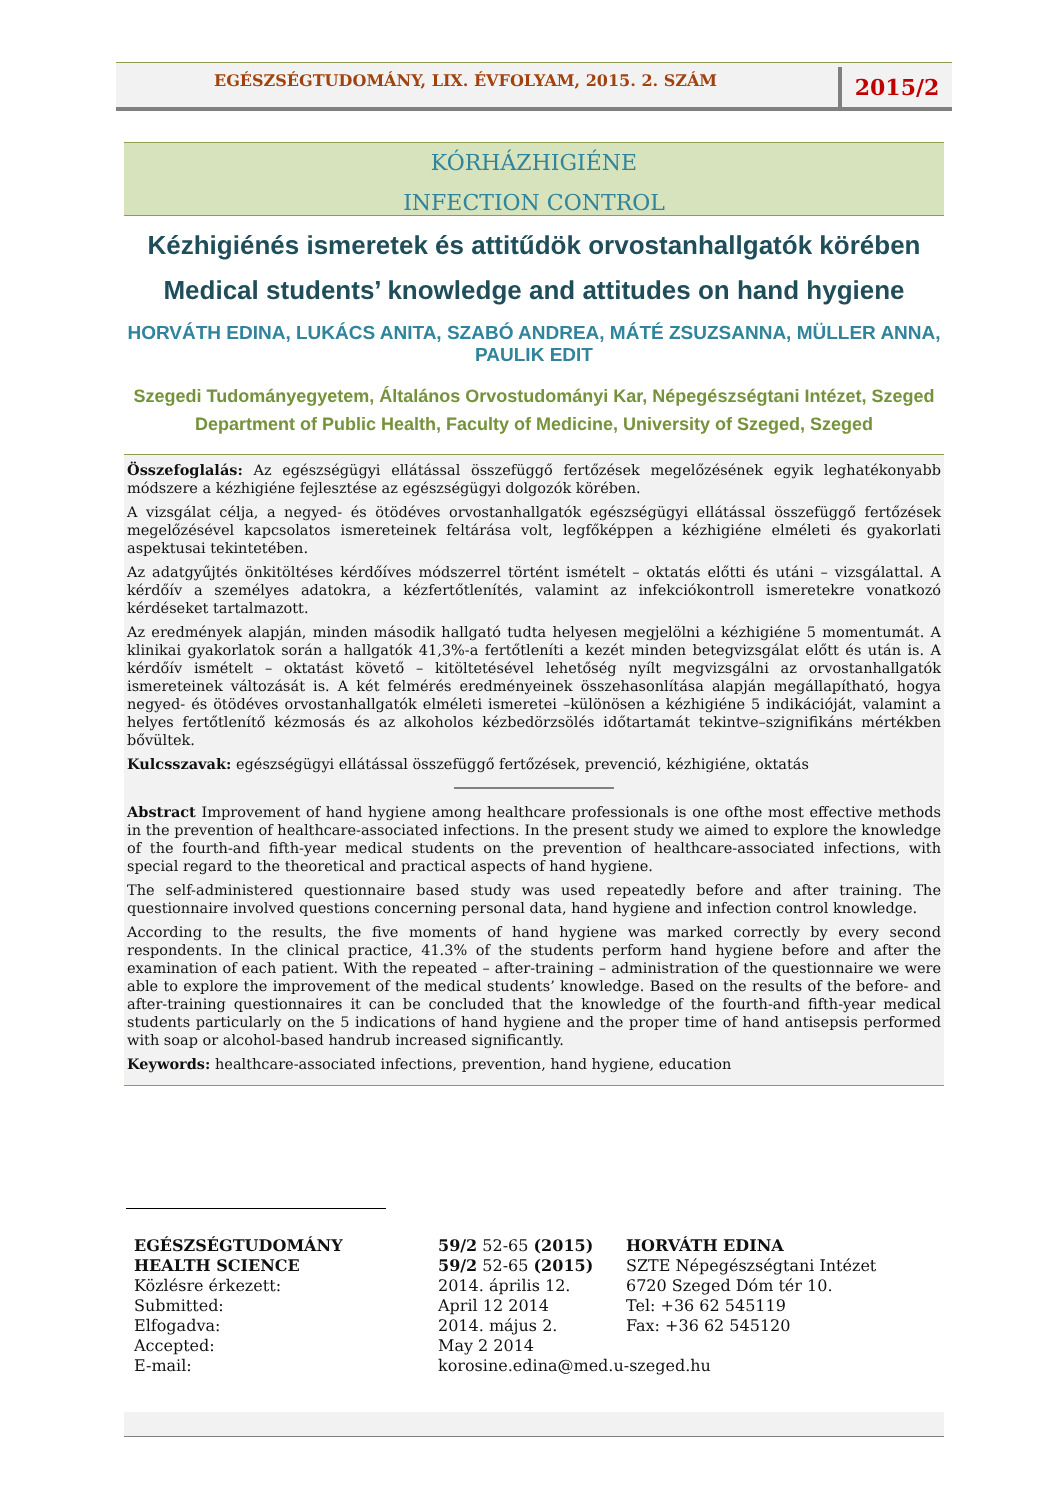EGÉSZSÉGTUDOMÁNY, LIX. ÉVFOLYAM, 2015. 2. SZÁM
2015/2
KÓRHÁZHIGIÉNE
INFECTION CONTROL
Kézhigiénés ismeretek és attitűdök orvostanhallgatók körében
Medical students’ knowledge and attitudes on hand hygiene
HORVÁTH EDINA, LUKÁCS ANITA, SZABÓ ANDREA, MÁTÉ ZSUZSANNA, MÜLLER ANNA, PAULIK EDIT
Szegedi Tudományegyetem, Általános Orvostudományi Kar, Népegészségtani Intézet, Szeged
Department of Public Health, Faculty of Medicine, University of Szeged, Szeged
Összefoglalás: Az egészségügyi ellátással összefüggő fertőzések megelőzésének egyik leghatékonyabb módszere a kézhigiéne fejlesztése az egészségügyi dolgozók körében.
A vizsgálat célja, a negyed- és ötödéves orvostanhallgatók egészségügyi ellátással összefüggő fertőzések megelőzésével kapcsolatos ismereteinek feltárása volt, legfőképpen a kézhigiéne elméleti és gyakorlati aspektusai tekintetében.
Az adatgyűjtés önkitöltéses kérdőíves módszerrel történt ismételt – oktatás előtti és utáni – vizsgálattal. A kérdőív a személyes adatokra, a kézfertőtlenítés, valamint az infekciókontroll ismeretekre vonatkozó kérdéseket tartalmazott.
Az eredmények alapján, minden második hallgató tudta helyesen megjelölni a kézhigiéne 5 momentumát. A klinikai gyakorlatok során a hallgatók 41,3%-a fertőtleníti a kezét minden betegvizsgálat előtt és után is. A kérdőív ismételt – oktatást követő – kitöltetésével lehetőség nyílt megvizsgálni az orvostanhallgatók ismereteinek változását is. A két felmérés eredményeinek összehasonlítása alapján megállapítható, hogya negyed- és ötödéves orvostanhallgatók elméleti ismeretei –különösen a kézhigiéne 5 indikációját, valamint a helyes fertőtlenítő kézmosás és az alkoholos kézbedörzsölés időtartamát tekintve–szignifikáns mértékben bővültek.
Kulcsszavak: egészségügyi ellátással összefüggő fertőzések, prevenció, kézhigiéne, oktatás
Abstract Improvement of hand hygiene among healthcare professionals is one ofthe most effective methods in the prevention of healthcare-associated infections. In the present study we aimed to explore the knowledge of the fourth-and fifth-year medical students on the prevention of healthcare-associated infections, with special regard to the theoretical and practical aspects of hand hygiene.
The self-administered questionnaire based study was used repeatedly before and after training. The questionnaire involved questions concerning personal data, hand hygiene and infection control knowledge.
According to the results, the five moments of hand hygiene was marked correctly by every second respondents. In the clinical practice, 41.3% of the students perform hand hygiene before and after the examination of each patient. With the repeated – after-training – administration of the questionnaire we were able to explore the improvement of the medical students’ knowledge. Based on the results of the before- and after-training questionnaires it can be concluded that the knowledge of the fourth-and fifth-year medical students particularly on the 5 indications of hand hygiene and the proper time of hand antisepsis performed with soap or alcohol-based handrub increased significantly.
Keywords: healthcare-associated infections, prevention, hand hygiene, education
| EGÉSZSÉGTUDOMÁNY | 59/2 52-65 (2015) | HORVÁTH EDINA |
| HEALTH SCIENCE | 59/2 52-65 (2015) | SZTE Népegészségtani Intézet |
| Közlésre érkezett: | 2014. április 12. | 6720 Szeged Dóm tér 10. |
| Submitted: | April 12 2014 | Tel: +36 62 545119 |
| Elfogadva: | 2014. május 2. | Fax: +36 62 545120 |
| Accepted: | May 2 2014 | |
| E-mail: | korosine.edina@med.u-szeged.hu | |